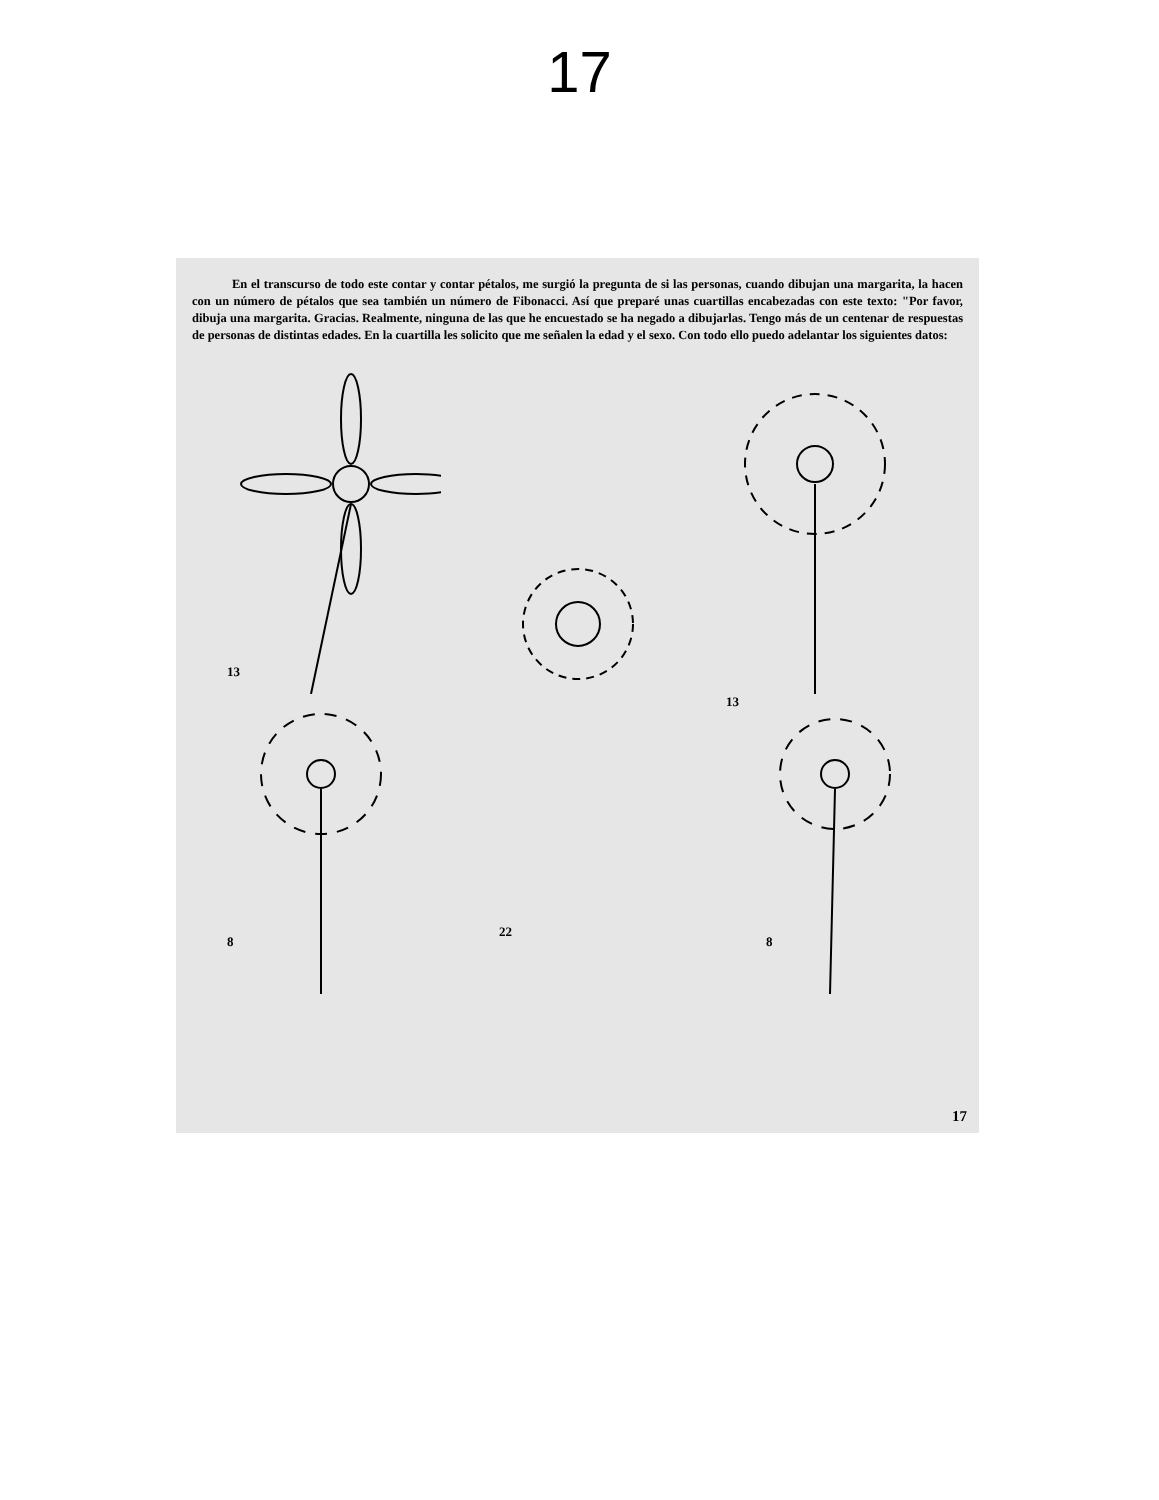17
En el transcurso de todo este contar y contar pétalos, me surgió la pregunta de si las personas, cuando dibujan una margarita, la hacen con un número de pétalos que sea también un número de Fibonacci. Así que preparé unas cuartillas encabezadas con este texto: "Por favor, dibuja una margarita. Gracias. Realmente, ninguna de las que he encuestado se ha negado a dibujarlas. Tengo más de un centenar de respuestas de personas de distintas edades. En la cuartilla les solicito que me señalen la edad y el sexo. Con todo ello puedo adelantar los siguientes datos:
13
22
13
8
8
17